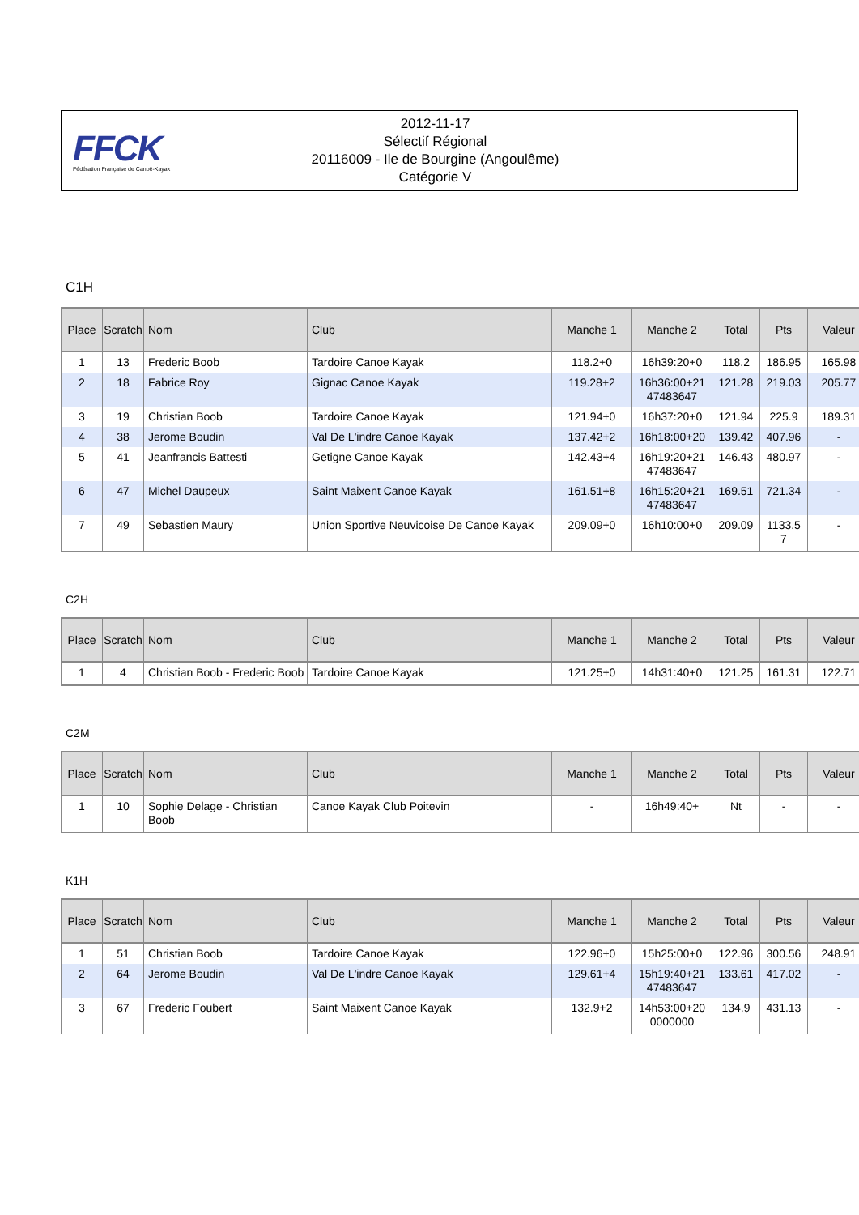FFCK
Fédération Française de Canoë-Kayak
2012-11-17
Sélectif Régional
20116009 - Ile de Bourgine (Angoulême)
Catégorie V
C1H
| Place | Scratch | Nom | Club | Manche 1 | Manche 2 | Total | Pts | Valeur |
| --- | --- | --- | --- | --- | --- | --- | --- | --- |
| 1 | 13 | Frederic Boob | Tardoire Canoe Kayak | 118.2+0 | 16h39:20+0 | 118.2 | 186.95 | 165.98 |
| 2 | 18 | Fabrice Roy | Gignac Canoe Kayak | 119.28+2 | 16h36:00+21 47483647 | 121.28 | 219.03 | 205.77 |
| 3 | 19 | Christian Boob | Tardoire Canoe Kayak | 121.94+0 | 16h37:20+0 | 121.94 | 225.9 | 189.31 |
| 4 | 38 | Jerome Boudin | Val De L'indre Canoe Kayak | 137.42+2 | 16h18:00+20 | 139.42 | 407.96 | - |
| 5 | 41 | Jeanfrancis Battesti | Getigne Canoe Kayak | 142.43+4 | 16h19:20+21 47483647 | 146.43 | 480.97 | - |
| 6 | 47 | Michel Daupeux | Saint Maixent Canoe Kayak | 161.51+8 | 16h15:20+21 47483647 | 169.51 | 721.34 | - |
| 7 | 49 | Sebastien Maury | Union Sportive Neuvicoise De Canoe Kayak | 209.09+0 | 16h10:00+0 | 209.09 | 1133.5 7 | - |
C2H
| Place | Scratch | Nom | Club | Manche 1 | Manche 2 | Total | Pts | Valeur |
| --- | --- | --- | --- | --- | --- | --- | --- | --- |
| 1 | 4 | Christian Boob - Frederic Boob | Tardoire Canoe Kayak | 121.25+0 | 14h31:40+0 | 121.25 | 161.31 | 122.71 |
C2M
| Place | Scratch | Nom | Club | Manche 1 | Manche 2 | Total | Pts | Valeur |
| --- | --- | --- | --- | --- | --- | --- | --- | --- |
| 1 | 10 | Sophie Delage - Christian Boob | Canoe Kayak Club Poitevin | - | 16h49:40+ | Nt | - | - |
K1H
| Place | Scratch | Nom | Club | Manche 1 | Manche 2 | Total | Pts | Valeur |
| --- | --- | --- | --- | --- | --- | --- | --- | --- |
| 1 | 51 | Christian Boob | Tardoire Canoe Kayak | 122.96+0 | 15h25:00+0 | 122.96 | 300.56 | 248.91 |
| 2 | 64 | Jerome Boudin | Val De L'indre Canoe Kayak | 129.61+4 | 15h19:40+21 47483647 | 133.61 | 417.02 | - |
| 3 | 67 | Frederic Foubert | Saint Maixent Canoe Kayak | 132.9+2 | 14h53:00+20 0000000 | 134.9 | 431.13 | - |